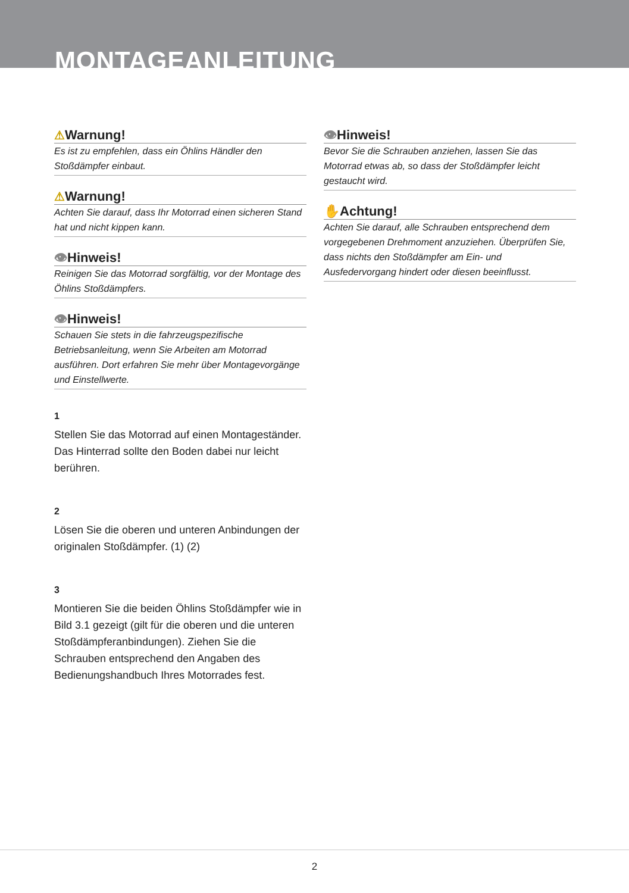MONTAGEANLEITUNG
⚠Warnung!
Es ist zu empfehlen, dass ein Öhlins Händler den Stoßdämpfer einbaut.
⚠Warnung!
Achten Sie darauf, dass Ihr Motorrad einen sicheren Stand hat und nicht kippen kann.
👁Hinweis!
Reinigen Sie das Motorrad sorgfältig, vor der Montage des Öhlins Stoßdämpfers.
👁Hinweis!
Schauen Sie stets in die fahrzeugspezifische Betriebsanleitung, wenn Sie Arbeiten am Motorrad ausführen. Dort erfahren Sie mehr über Montagevorgänge und Einstellwerte.
1
Stellen Sie das Motorrad auf einen Montageständer. Das Hinterrad sollte den Boden dabei nur leicht berühren.
2
Lösen Sie die oberen und unteren Anbindungen der originalen Stoßdämpfer. (1) (2)
3
Montieren Sie die beiden Öhlins Stoßdämpfer wie in Bild 3.1 gezeigt (gilt für die oberen und die unteren Stoßdämpferanbindungen). Ziehen Sie die Schrauben entsprechend den Angaben des Bedienungshandbuch Ihres Motorrades fest.
👁Hinweis!
Bevor Sie die Schrauben anziehen, lassen Sie das Motorrad etwas ab, so dass der Stoßdämpfer leicht gestaucht wird.
✋Achtung!
Achten Sie darauf, alle Schrauben entsprechend dem vorgegebenen Drehmoment anzuziehen. Überprüfen Sie, dass nichts den Stoßdämpfer am Ein- und Ausfedervorgang hindert oder diesen beeinflusst.
2